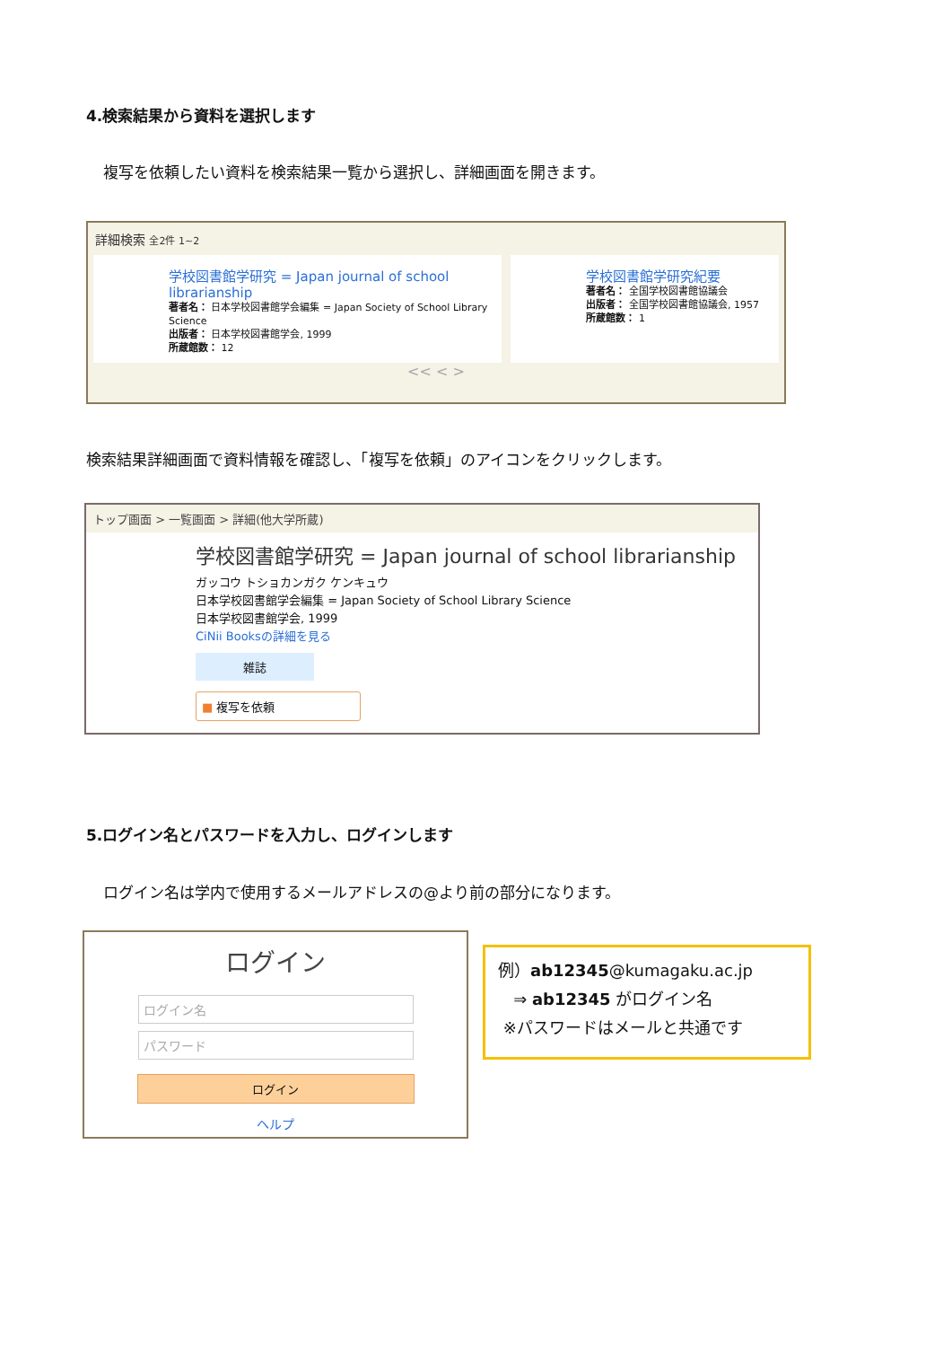4.検索結果から資料を選択します
複写を依頼したい資料を検索結果一覧から選択し、詳細画面を開きます。
詳細検索 全2件 1~2
学校図書館学研究 = Japan journal of school librarianship
著者名： 日本学校図書館学会編集 = Japan Society of School Library Science
出版者： 日本学校図書館学会, 1999
所蔵館数： 12
学校図書館学研究紀要
著者名： 全国学校図書館協議会
出版者： 全国学校図書館協議会, 1957
所蔵館数： 1
<< < >
検索結果詳細画面で資料情報を確認し、「複写を依頼」のアイコンをクリックします。
トップ画面 > 一覧画面 > 詳細(他大学所蔵)
学校図書館学研究 = Japan journal of school librarianship
ガッコウ トショカンガク ケンキュウ
日本学校図書館学会編集 = Japan Society of School Library Science
日本学校図書館学会, 1999
CiNii Booksの詳細を見る
雑誌
■ 複写を依頼
5.ログイン名とパスワードを入力し、ログインします
ログイン名は学内で使用するメールアドレスの@より前の部分になります。
ログイン
ログイン名
パスワード
ログイン
ヘルプ
例）ab12345@kumagaku.ac.jp
⇒ ab12345 がログイン名
※パスワードはメールと共通です